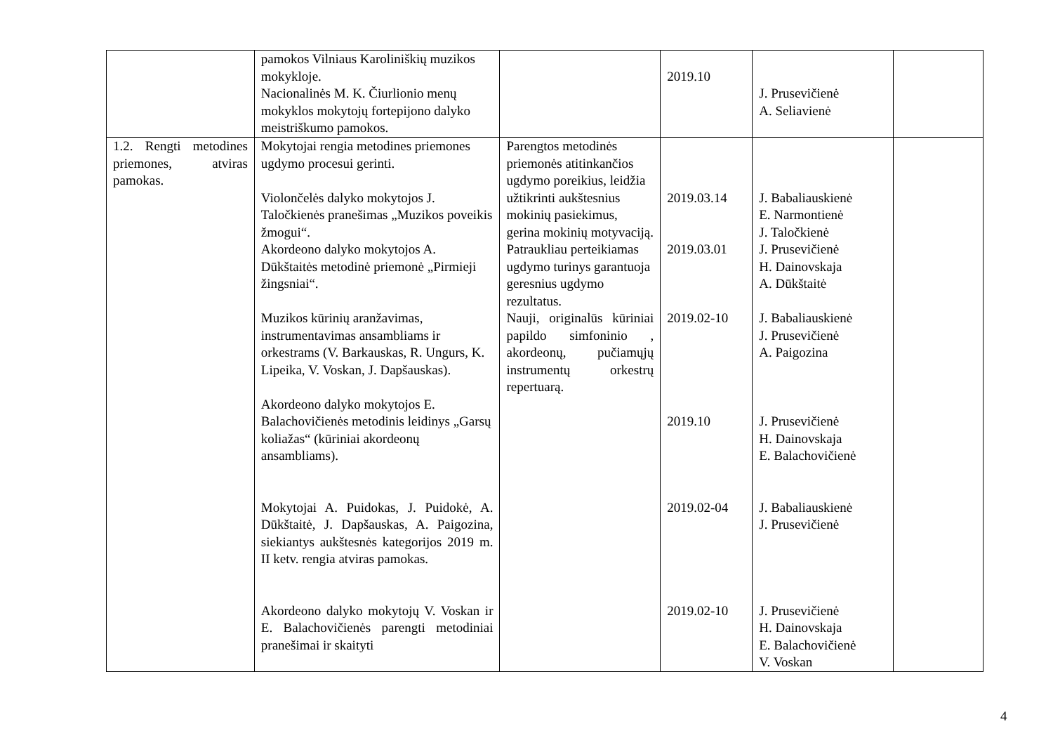| | pamokos Vilniaus Karoliniškių muzikos mokykloje. Nacionalinės M. K. Čiurlionio menų mokyklos mokytojų fortepijono dalyko meistriškumo pamokos. | | 2019.10 | J. Prusevičienė A. Seliavienė | |
| 1.2. Rengti metodines priemones, atviras pamokas. | Mokytojai rengia metodines priemones ugdymo procesui gerinti. Violončelės dalyko mokytojos J. Taločkienės pranešimas „Muzikos poveikis žmogui“. Akordeono dalyko mokytojos A. Dūkštaitės metodinė priemonė „Pirmieji žingsniai“. Muzikos kūrinių aranžavimas, instrumentavimas ansambliams ir orkestrams (V. Barkauskas, R. Ungurs, K. Lipeika, V. Voskan, J. Dapšauskas). Akordeono dalyko mokytojos E. Balachovičienės metodinis leidinys „Garsų koliažas“ (kūriniai akordeonų ansambliams). Mokytojai A. Puidokas, J. Puidokė, A. Dūkštaitė, J. Dapšauskas, A. Paigozina, siekiantys aukštesnės kategorijos 2019 m. II ketv. rengia atviras pamokas. Akordeono dalyko mokytojų V. Voskan ir E. Balachovičienės parengti metodiniai pranešimai ir skaityti | Parengtos metodinės priemonės atitinkančios ugdymo poreikius, leidžia užtikrinti aukštesnius mokinių pasiekimus, gerina mokinių motyvaciją. Patraukliau perteikiamas ugdymo turinys garantuoja geresnius ugdymo rezultatus. Nauji, originalūs kūriniai papildo simfoninio , akordeonų, pučiamųjų instrumentų orkestrų repertuarą. | 2019.03.14 2019.03.01 2019.02-10 2019.10 2019.02-04 2019.02-10 | J. Babaliauskienė E. Narmontienė J. Taločkienė J. Prusevičienė H. Dainovskaja A. Dūkštaitė J. Babaliauskienė J. Prusevičienė A. Paigozina J. Prusevičienė H. Dainovskaja E. Balachovičienė J. Babaliauskienė J. Prusevičienė J. Prusevičienė H. Dainovskaja E. Balachovičienė V. Voskan | |
4